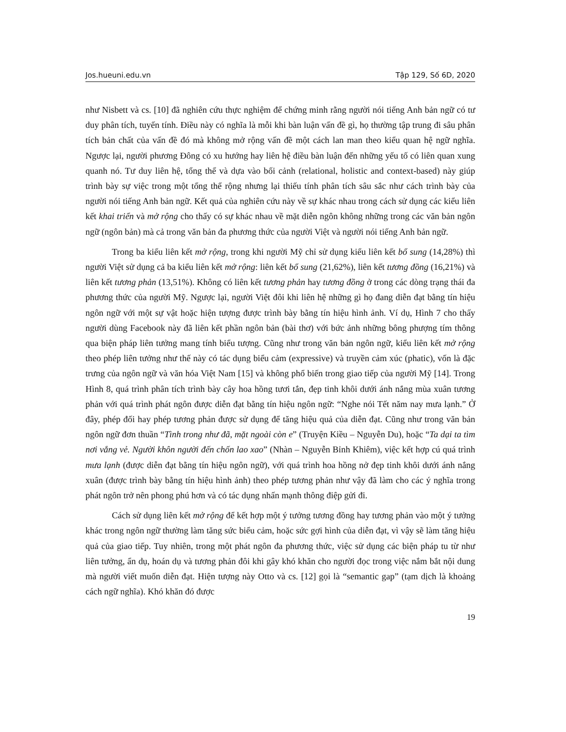Jos.hueuni.edu.vn Tập 129, Số 6D, 2020
như Nisbett và cs. [10] đã nghiên cứu thực nghiệm để chứng minh rằng người nói tiếng Anh bản ngữ có tư duy phân tích, tuyến tính. Điều này có nghĩa là mỗi khi bàn luận vấn đề gì, họ thường tập trung đi sâu phân tích bản chất của vấn đề đó mà không mở rộng vấn đề một cách lan man theo kiểu quan hệ ngữ nghĩa. Ngược lại, người phương Đông có xu hướng hay liên hệ điều bàn luận đến những yếu tố có liên quan xung quanh nó. Tư duy liên hệ, tổng thể và dựa vào bối cảnh (relational, holistic and context-based) này giúp trình bày sự việc trong một tổng thể rộng nhưng lại thiếu tính phân tích sâu sắc như cách trình bày của người nói tiếng Anh bản ngữ. Kết quả của nghiên cứu này về sự khác nhau trong cách sử dụng các kiểu liên kết khai triển và mở rộng cho thấy có sự khác nhau về mặt diễn ngôn không những trong các văn bản ngôn ngữ (ngôn bản) mà cả trong văn bản đa phương thức của người Việt và người nói tiếng Anh bản ngữ.
Trong ba kiểu liên kết mở rộng, trong khi người Mỹ chỉ sử dụng kiểu liên kết bổ sung (14,28%) thì người Việt sử dụng cả ba kiểu liên kết mở rộng: liên kết bổ sung (21,62%), liên kết tương đồng (16,21%) và liên kết tương phản (13,51%). Không có liên kết tương phản hay tương đồng ở trong các dòng trạng thái đa phương thức của người Mỹ. Ngược lại, người Việt đôi khi liên hệ những gì họ đang diễn đạt bằng tín hiệu ngôn ngữ với một sự vật hoặc hiện tượng được trình bày bằng tín hiệu hình ảnh. Ví dụ, Hình 7 cho thấy người dùng Facebook này đã liên kết phần ngôn bản (bài thơ) với bức ảnh những bông phượng tím thông qua biện pháp liên tưởng mang tính biểu tượng. Cũng như trong văn bản ngôn ngữ, kiểu liên kết mở rộng theo phép liên tưởng như thế này có tác dụng biểu cảm (expressive) và truyền cảm xúc (phatic), vốn là đặc trưng của ngôn ngữ và văn hóa Việt Nam [15] và không phổ biến trong giao tiếp của người Mỹ [14]. Trong Hình 8, quá trình phân tích trình bày cây hoa hồng tươi tắn, đẹp tinh khôi dưới ánh nắng mùa xuân tương phản với quá trình phát ngôn được diễn đạt bằng tín hiệu ngôn ngữ: “Nghe nói Tết năm nay mưa lạnh.” Ở đây, phép đối hay phép tương phản được sử dụng để tăng hiệu quả của diễn đạt. Cũng như trong văn bản ngôn ngữ đơn thuần “Tình trong như đã, mặt ngoài còn e” (Truyện Kiều – Nguyễn Du), hoặc “Ta dại ta tìm nơi vắng vẻ. Người khôn người đến chốn lao xao” (Nhàn – Nguyễn Bỉnh Khiêm), việc kết hợp cú quá trình mưa lạnh (được diễn đạt bằng tín hiệu ngôn ngữ), với quá trình hoa hồng nở đẹp tinh khôi dưới ánh nắng xuân (được trình bày bằng tín hiệu hình ảnh) theo phép tương phản như vậy đã làm cho các ý nghĩa trong phát ngôn trở nên phong phú hơn và có tác dụng nhấn mạnh thông điệp gửi đi.
Cách sử dụng liên kết mở rộng để kết hợp một ý tưởng tương đồng hay tương phản vào một ý tưởng khác trong ngôn ngữ thường làm tăng sức biểu cảm, hoặc sức gợi hình của diễn đạt, vì vậy sẽ làm tăng hiệu quả của giao tiếp. Tuy nhiên, trong một phát ngôn đa phương thức, việc sử dụng các biện pháp tu từ như liên tưởng, ẩn dụ, hoán dụ và tương phản đôi khi gây khó khăn cho người đọc trong việc nắm bắt nội dung mà người viết muốn diễn đạt. Hiện tượng này Otto và cs. [12] gọi là “semantic gap” (tạm dịch là khoảng cách ngữ nghĩa). Khó khăn đó được
19